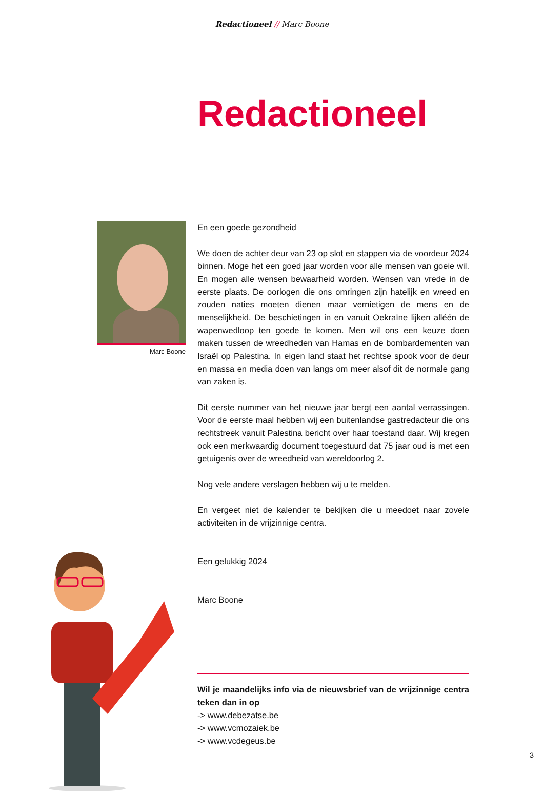Redactioneel // Marc Boone
Redactioneel
Marc Boone
En een goede gezondheid
We doen de achter deur van 23 op slot en stappen via de voordeur 2024 binnen. Moge het een goed jaar worden voor alle mensen van goeie wil. En mogen alle wensen bewaarheid worden. Wensen van vrede in de eerste plaats. De oorlogen die ons omringen zijn hatelijk en wreed en zouden naties moeten dienen maar vernietigen de mens en de menselijkheid. De beschietingen in en vanuit Oekraïne lijken alléén de wapenwedloop ten goede te komen. Men wil ons een keuze doen maken tussen de wreedheden van Hamas en de bombardementen van Israël op Palestina. In eigen land staat het rechtse spook voor de deur en massa en media doen van langs om meer alsof dit de normale gang van zaken is.
Dit eerste nummer van het nieuwe jaar bergt een aantal verrassingen. Voor de eerste maal hebben wij een buitenlandse gastredacteur die ons rechtstreek vanuit Palestina bericht over haar toestand daar. Wij kregen ook een merkwaardig document toegestuurd dat 75 jaar oud is met een getuigenis over de wreedheid van wereldoorlog 2.
Nog vele andere verslagen hebben wij u te melden.
En vergeet niet de kalender te bekijken die u meedoet naar zovele activiteiten in de vrijzinnige centra.
Een gelukkig 2024
Marc Boone
Wil je maandelijks info via de nieuwsbrief van de vrijzinnige centra teken dan in op
-> www.debezatse.be
-> www.vcmozaiek.be
-> www.vcdegeus.be
3